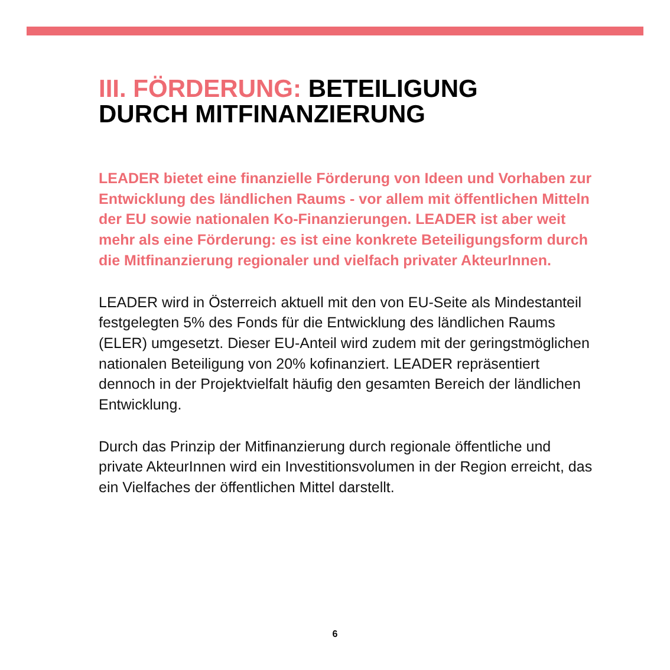III. FÖRDERUNG: BETEILIGUNG
DURCH MITFINANZIERUNG
LEADER bietet eine finanzielle Förderung von Ideen und Vorhaben zur Entwicklung des ländlichen Raums - vor allem mit öffentlichen Mitteln der EU sowie nationalen Ko-Finanzierungen. LEADER ist aber weit mehr als eine Förderung: es ist eine konkrete Beteiligungsform durch die Mitfinanzierung regionaler und vielfach privater AkteurInnen.
LEADER wird in Österreich aktuell mit den von EU-Seite als Mindestanteil festgelegten 5% des Fonds für die Entwicklung des ländlichen Raums (ELER) umgesetzt. Dieser EU-Anteil wird zudem mit der geringstmöglichen nationalen Beteiligung von 20% kofinanziert. LEADER repräsentiert dennoch in der Projektvielfalt häufig den gesamten Bereich der ländlichen Entwicklung.
Durch das Prinzip der Mitfinanzierung durch regionale öffentliche und private AkteurInnen wird ein Investitionsvolumen in der Region erreicht, das ein Vielfaches der öffentlichen Mittel darstellt.
6